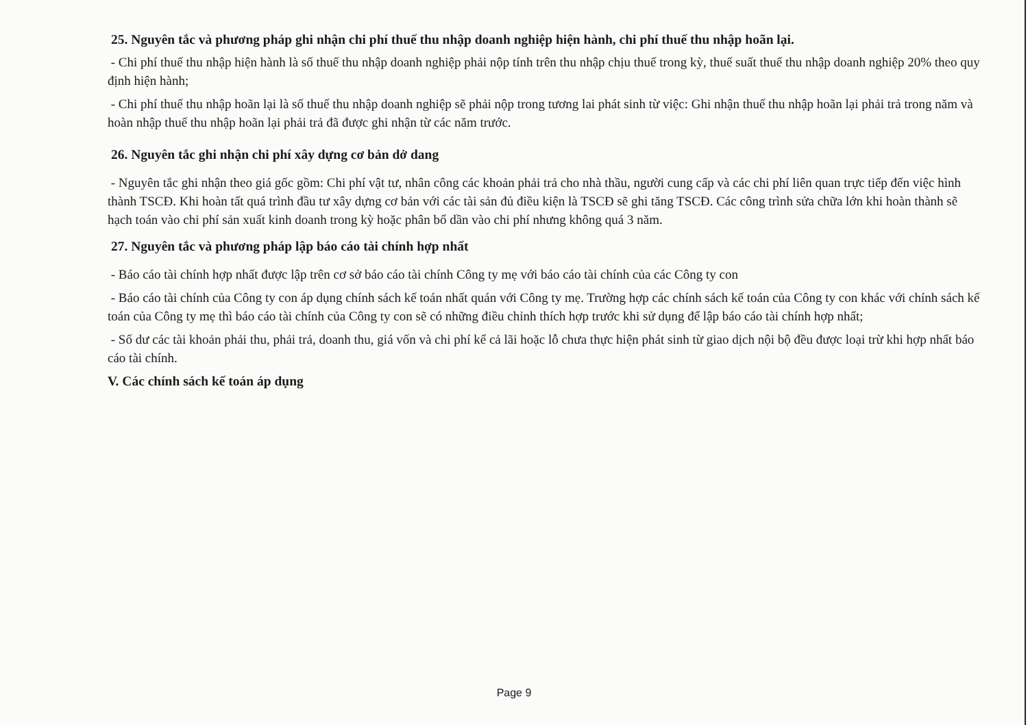25. Nguyên tắc và phương pháp ghi nhận chi phí thuế thu nhập doanh nghiệp hiện hành, chi phí thuế thu nhập hoãn lại.
- Chi phí thuế thu nhập hiện hành là số thuế thu nhập doanh nghiệp phải nộp tính trên thu nhập chịu thuế trong kỳ, thuế suất thuế thu nhập doanh nghiệp 20% theo quy định hiện hành;
- Chi phí thuế thu nhập hoãn lại là số thuế thu nhập doanh nghiệp sẽ phải nộp trong tương lai phát sinh từ việc: Ghi nhận thuế thu nhập hoãn lại phải trả trong năm và hoàn nhập thuế thu nhập hoãn lại phải trả đã được ghi nhận từ các năm trước.
26. Nguyên tắc ghi nhận chi phí xây dựng cơ bản dở dang
- Nguyên tắc ghi nhận theo giá gốc gồm: Chi phí vật tư, nhân công các khoản phải trả cho nhà thầu, người cung cấp và các chi phí liên quan trực tiếp đến việc hình thành TSCĐ. Khi hoàn tất quá trình đầu tư xây dựng cơ bản với các tài sản đủ điều kiện là TSCĐ sẽ ghi tăng TSCĐ. Các công trình sửa chữa lớn khi hoàn thành sẽ hạch toán vào chi phí sản xuất kinh doanh trong kỳ hoặc phân bổ dần vào chi phí nhưng không quá 3 năm.
27. Nguyên tắc và phương pháp lập báo cáo tài chính hợp nhất
- Báo cáo tài chính hợp nhất được lập trên cơ sở báo cáo tài chính Công ty mẹ với báo cáo tài chính của các Công ty con
- Báo cáo tài chính của Công ty con áp dụng chính sách kế toán nhất quán với Công ty mẹ. Trường hợp các chính sách kế toán của Công ty con khác với chính sách kế toán của Công ty mẹ thì báo cáo tài chính của Công ty con sẽ có những điều chỉnh thích hợp trước khi sử dụng để lập báo cáo tài chính hợp nhất;
- Số dư các tài khoản phải thu, phải trả, doanh thu, giá vốn và chi phí kể cả lãi hoặc lỗ chưa thực hiện phát sinh từ giao dịch nội bộ đều được loại trừ khi hợp nhất báo cáo tài chính.
V. Các chính sách kế toán áp dụng
Page 9